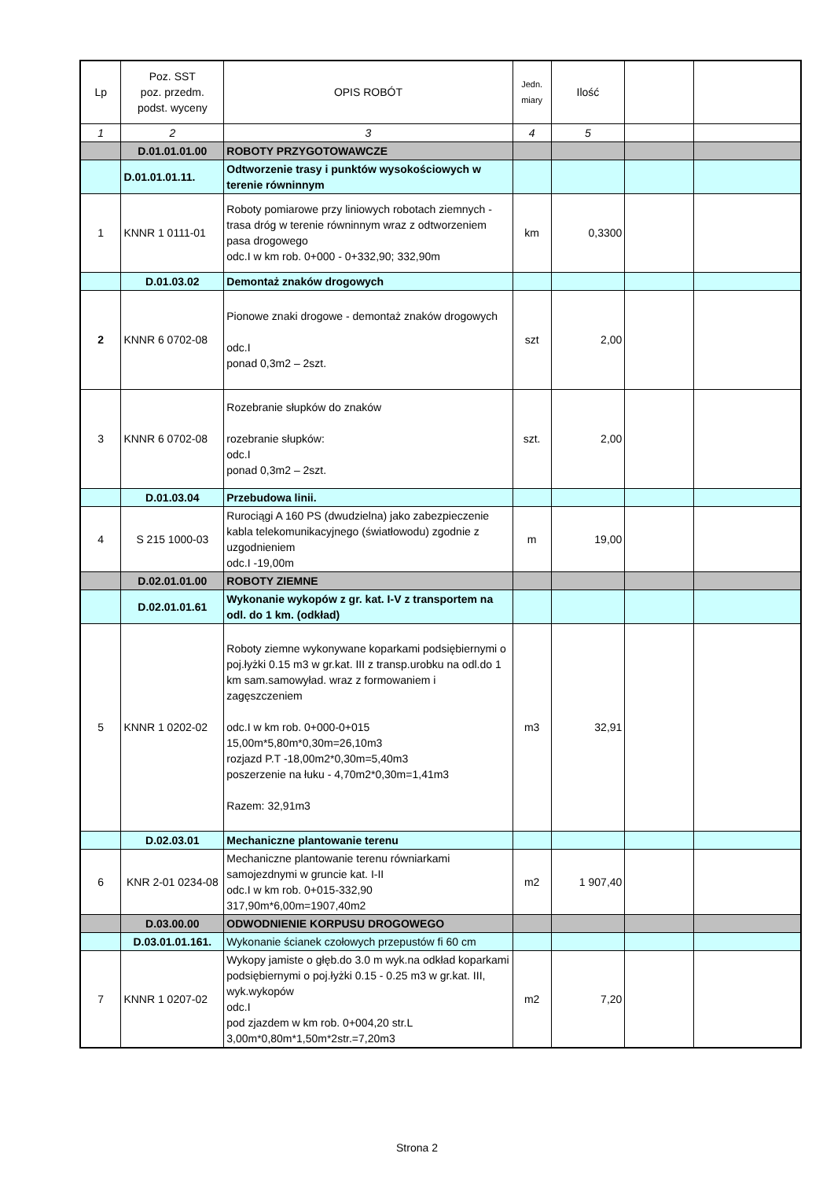| Lp | Poz. SST poz. przedm. podst. wyceny | OPIS ROBÓT | Jedn. miary | Ilość | | |
| --- | --- | --- | --- | --- | --- | --- |
| 1 | 2 | 3 | 4 | 5 | | |
| | D.01.01.01.00 | ROBOTY PRZYGOTOWAWCZE | | | | |
| | D.01.01.01.11. | Odtworzenie trasy i punktów wysokościowych w terenie równinnym | | | | |
| 1 | KNNR 1 0111-01 | Roboty pomiarowe przy liniowych robotach ziemnych - trasa dróg w terenie równinnym wraz z odtworzeniem pasa drogowego odc.I w km rob. 0+000 - 0+332,90; 332,90m | km | 0,3300 | | |
| | D.01.03.02 | Demontaż znaków drogowych | | | | |
| 2 | KNNR 6 0702-08 | Pionowe znaki drogowe - demontaż znaków drogowych odc.I ponad 0,3m2 – 2szt. | szt | 2,00 | | |
| 3 | KNNR 6 0702-08 | Rozebranie słupków do znaków rozebranie słupków: odc.I ponad 0,3m2 – 2szt. | szt. | 2,00 | | |
| | D.01.03.04 | Przebudowa linii. | | | | |
| 4 | S 215 1000-03 | Rurociągi A 160 PS (dwudzielna) jako zabezpieczenie kabla telekomunikacyjnego (światłowodu) zgodnie z uzgodnieniem odc.I -19,00m | m | 19,00 | | |
| | D.02.01.01.00 | ROBOTY ZIEMNE | | | | |
| | D.02.01.01.61 | Wykonanie wykopów z gr. kat. I-V z transportem na odl. do 1 km. (odkład) | | | | |
| 5 | KNNR 1 0202-02 | Roboty ziemne wykonywane koparkami podsiębiernymi o poj.łyżki 0.15 m3 w gr.kat. III z transp.urobku na odl.do 1 km sam.samowyład. wraz z formowaniem i zagęszczeniem odc.I w km rob. 0+000-0+015 15,00m*5,80m*0,30m=26,10m3 rozjazd P.T -18,00m2*0,30m=5,40m3 poszerzenie na łuku - 4,70m2*0,30m=1,41m3 Razem: 32,91m3 | m3 | 32,91 | | |
| | D.02.03.01 | Mechaniczne plantowanie terenu | | | | |
| 6 | KNR 2-01 0234-08 | Mechaniczne plantowanie terenu równiarkami samojezdnymi w gruncie kat. I-II odc.I w km rob. 0+015-332,90 317,90m*6,00m=1907,40m2 | m2 | 1 907,40 | | |
| | D.03.00.00 | ODWODNIENIE KORPUSU DROGOWEGO | | | | |
| | D.03.01.01.161. | Wykonanie ścianek czołowych przepustów fi 60 cm | | | | |
| 7 | KNNR 1 0207-02 | Wykopy jamiste o głęb.do 3.0 m wyk.na odkład koparkami podsiębiernymi o poj.łyżki 0.15 - 0.25 m3 w gr.kat. III, wyk.wykopów odc.I pod zjazdem w km rob. 0+004,20 str.L 3,00m*0,80m*1,50m*2str.=7,20m3 | m2 | 7,20 | | |
Strona 2